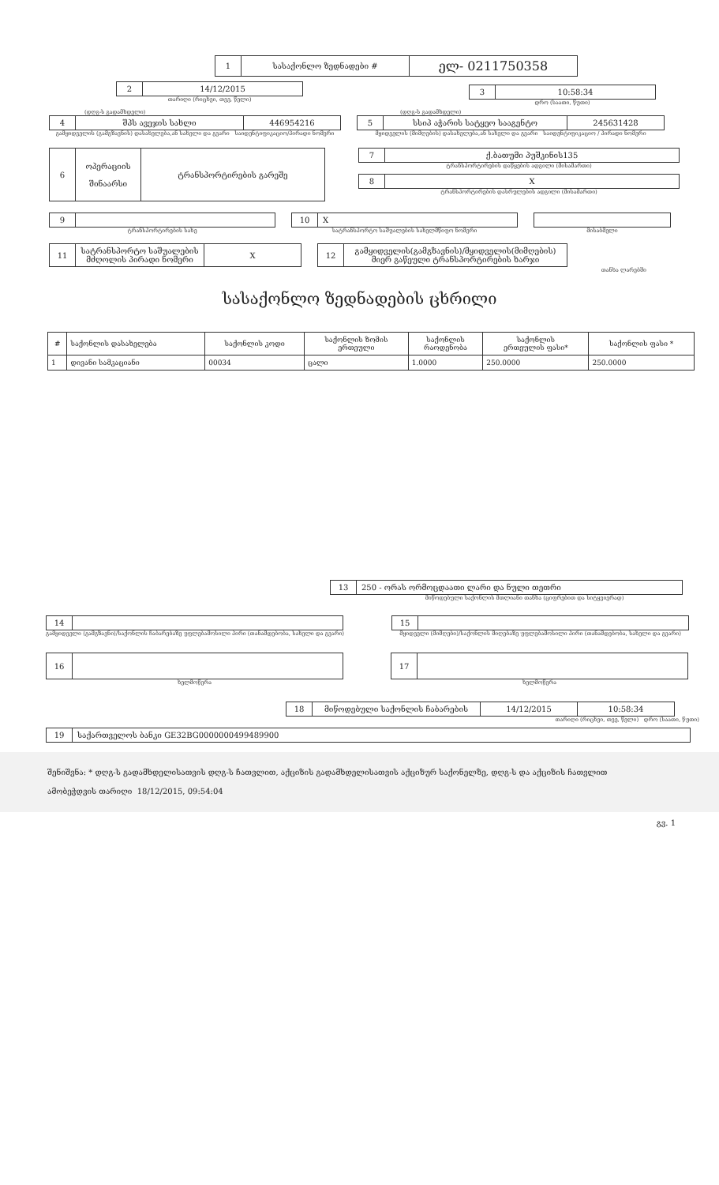| 1 | სასაქონლო ზედნადები # | ელ- 0211750358 |
| 2 | 14/12/2015 |
თარიღი (რიცხვი, თვე, წელი)
| 3 | 10:58:34 |
დრო (საათი, წუთი)
(დღგ-ს გადამხდელი)
| 4 | შპს ავეჯის სახლი | 446954216 |
გამყიდველის (გამგზავნის) დასახელება,ან სახელი და გვარი საიდენტიფიკაციო/პირადი ნომერი
(დღგ-ს გადამხდელი)
| 5 | სსიპ აჭარის სატყეო სააგენტო | 245631428 |
მყიდველის (მიმღების) დასახელება,ან სახელი და გვარი საიდენტიფიკაციო / პირადი ნომერი
| 6 | ოპერაციის შინაარსი | ტრანსპორტირების გარეშე |
| 7 | ქ.ბათუმი პუშკინის135 |
ტრანსპორტირების დაწყების ადგილი (მისამართი)
| 8 | X |
ტრანსპორტირების დასრულების ადგილი (მისამართი)
| 9 | |
ტრანსპორტირების სახე
| 10 | X |
სატრანსპორტო საშუალების სახელმწიფო ნომერი
მისაბმელი
| 11 | სატრანსპორტო საშუალების მძღოლის პირადი ნომერი | X |
| 12 | გამყიდველის(გამგზავნის)/მყიდველის(მიმღების) მიერ გაწეული ტრანსპორტირების ხარჯი |
თანხა ლარებში
სასაქონლო ზედნადების ცხრილი
| # | საქონლის დასახელება | საქონლის კოდი | საქონლის ზომის ერთეული | საქონლის რაოდენობა | საქონლის ერთეულის ფასი* | საქონლის ფასი * |
| --- | --- | --- | --- | --- | --- | --- |
| 1 | დივანი სამკაციანი | 00034 | ცალი | 1.0000 | 250.0000 | 250.0000 |
| 13 | 250 - ორას ორმოცდაათი ლარი და ნული თეთრი |
მიწოდებული საქონლის მთლიანი თანხა (ციფრებით და სიტყვიერად)
| 14 | |
გამყიდველი (გამგზავნი)/საქონლის ჩაბარებაზე უფლებამოსილი პირი (თანამდებობა, სახელი და გვარი)
| 15 | |
მყიდველი (მიმღები)/საქონლის მიღებაზე უფლებამოსილი პირი (თანამდებობა, სახელი და გვარი)
| 16 | |
ხელმოწერა
| 17 | |
ხელმოწერა
| 18 | მიწოდებული საქონლის ჩაბარების | 14/12/2015 | 10:58:34 |
თარიღი (რიცხვი, თვე, წელი) დრო (საათი, წუთი)
| 19 | საქართველოს ბანკი GE32BG0000000499489900 |
შენიშვნა: * დღგ-ს გადამხდელისათვის დღგ-ს ჩათვლით, აქციზის გადამხდელისათვის აქციზურ საქონელზე, დღგ-ს და აქციზის ჩათვლით
ამობეჭდვის თარიღი 18/12/2015, 09:54:04
გვ. 1